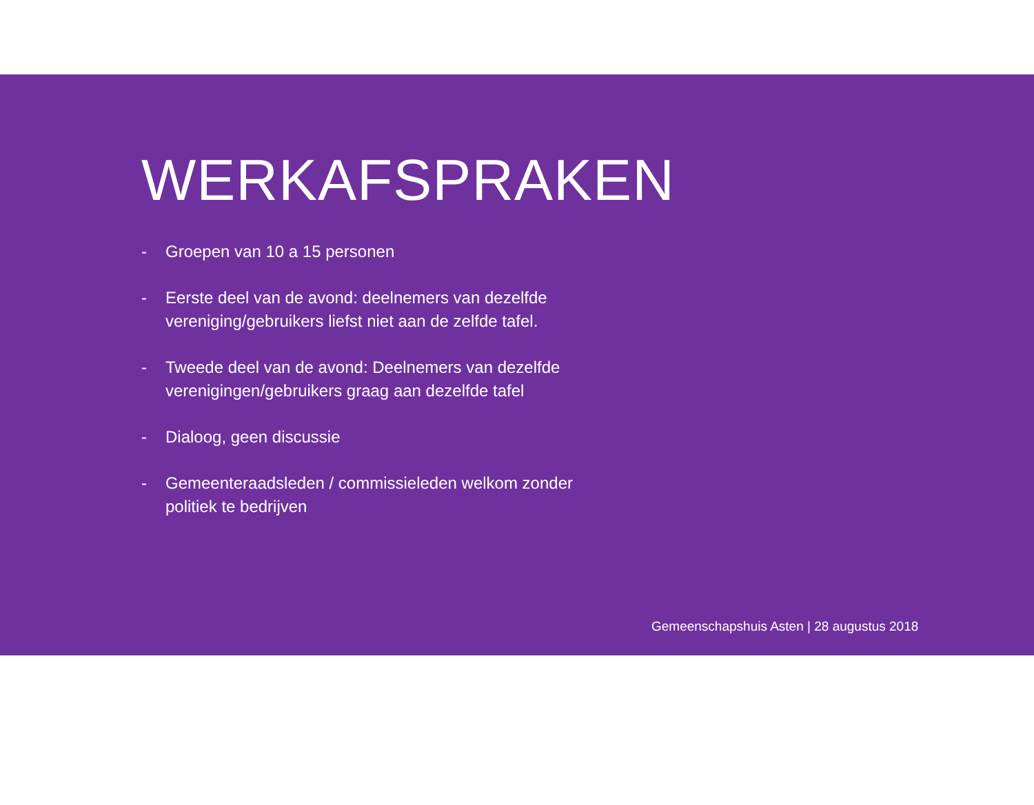WERKAFSPRAKEN
- Groepen van 10 a 15 personen
- Eerste deel van de avond: deelnemers van dezelfde vereniging/gebruikers liefst niet aan de zelfde tafel.
- Tweede deel van de avond: Deelnemers van dezelfde verenigingen/gebruikers graag aan dezelfde tafel
- Dialoog, geen discussie
- Gemeenteraadsleden / commissieleden welkom zonder politiek te bedrijven
Gemeenschapshuis Asten | 28 augustus 2018